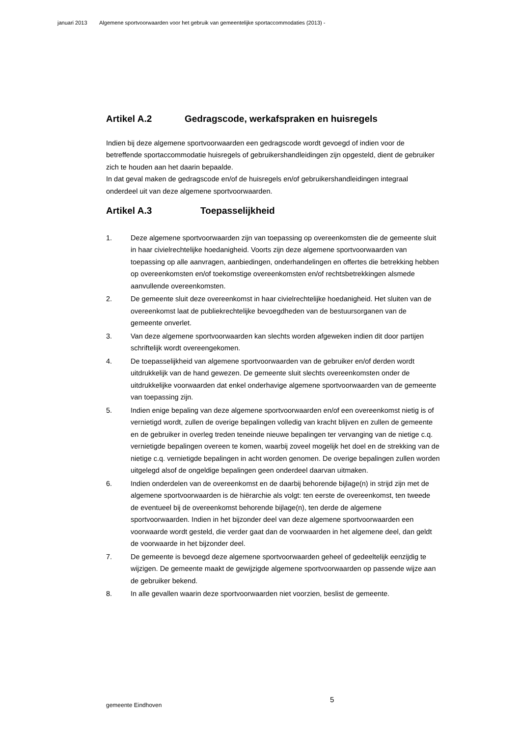januari 2013 Algemene sportvoorwaarden voor het gebruik van gemeentelijke sportaccommodaties (2013) -
Artikel A.2 Gedragscode, werkafspraken en huisregels
Indien bij deze algemene sportvoorwaarden een gedragscode wordt gevoegd of indien voor de betreffende sportaccommodatie huisregels of gebruikershandleidingen zijn opgesteld, dient de gebruiker zich te houden aan het daarin bepaalde.
In dat geval maken de gedragscode en/of de huisregels en/of gebruikershandleidingen integraal onderdeel uit van deze algemene sportvoorwaarden.
Artikel A.3 Toepasselijkheid
1. Deze algemene sportvoorwaarden zijn van toepassing op overeenkomsten die de gemeente sluit in haar civielrechtelijke hoedanigheid. Voorts zijn deze algemene sportvoorwaarden van toepassing op alle aanvragen, aanbiedingen, onderhandelingen en offertes die betrekking hebben op overeenkomsten en/of toekomstige overeenkomsten en/of rechtsbetrekkingen alsmede aanvullende overeenkomsten.
2. De gemeente sluit deze overeenkomst in haar civielrechtelijke hoedanigheid. Het sluiten van de overeenkomst laat de publiekrechtelijke bevoegdheden van de bestuursorganen van de gemeente onverlet.
3. Van deze algemene sportvoorwaarden kan slechts worden afgeweken indien dit door partijen schriftelijk wordt overeengekomen.
4. De toepasselijkheid van algemene sportvoorwaarden van de gebruiker en/of derden wordt uitdrukkelijk van de hand gewezen. De gemeente sluit slechts overeenkomsten onder de uitdrukkelijke voorwaarden dat enkel onderhavige algemene sportvoorwaarden van de gemeente van toepassing zijn.
5. Indien enige bepaling van deze algemene sportvoorwaarden en/of een overeenkomst nietig is of vernietigd wordt, zullen de overige bepalingen volledig van kracht blijven en zullen de gemeente en de gebruiker in overleg treden teneinde nieuwe bepalingen ter vervanging van de nietige c.q. vernietigde bepalingen overeen te komen, waarbij zoveel mogelijk het doel en de strekking van de nietige c.q. vernietigde bepalingen in acht worden genomen. De overige bepalingen zullen worden uitgelegd alsof de ongeldige bepalingen geen onderdeel daarvan uitmaken.
6. Indien onderdelen van de overeenkomst en de daarbij behorende bijlage(n) in strijd zijn met de algemene sportvoorwaarden is de hiërarchie als volgt: ten eerste de overeenkomst, ten tweede de eventueel bij de overeenkomst behorende bijlage(n), ten derde de algemene sportvoorwaarden. Indien in het bijzonder deel van deze algemene sportvoorwaarden een voorwaarde wordt gesteld, die verder gaat dan de voorwaarden in het algemene deel, dan geldt de voorwaarde in het bijzonder deel.
7. De gemeente is bevoegd deze algemene sportvoorwaarden geheel of gedeeltelijk eenzijdig te wijzigen. De gemeente maakt de gewijzigde algemene sportvoorwaarden op passende wijze aan de gebruiker bekend.
8. In alle gevallen waarin deze sportvoorwaarden niet voorzien, beslist de gemeente.
5
gemeente Eindhoven